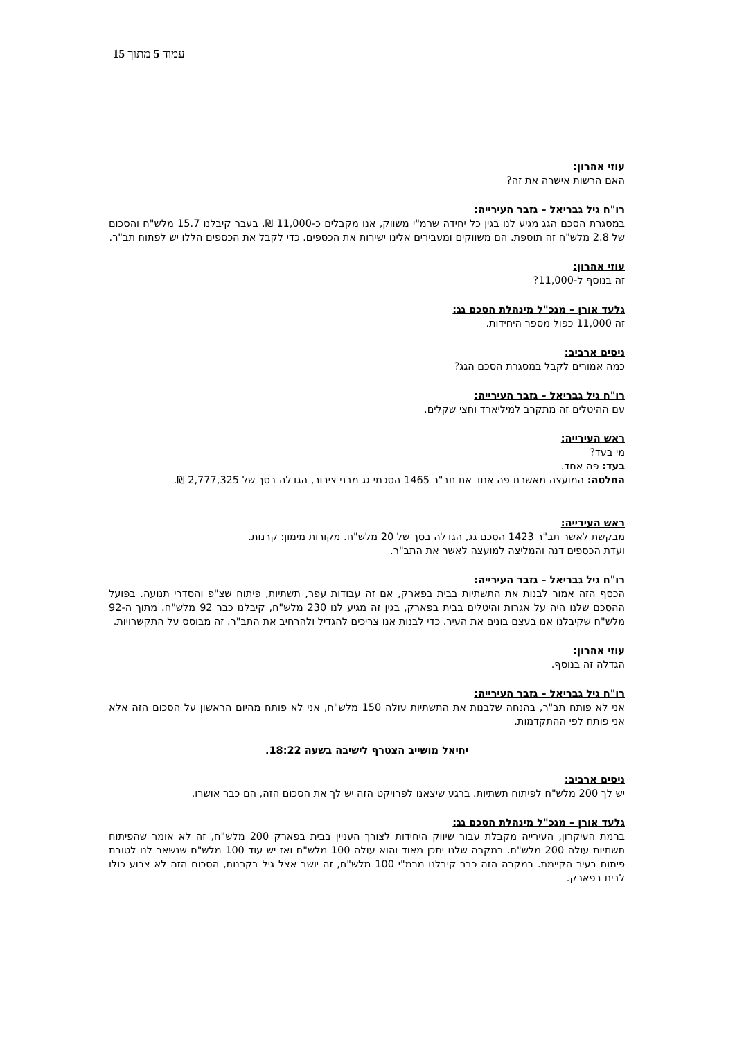עמוד 5 מתוך 15
עוזי אהרון:
האם הרשות אישרה את זה?
רו"ח גיל גבריאל – גזבר העירייה:
במסגרת הסכם הגג מגיע לנו בגין כל יחידה שרמ"י משווק, אנו מקבלים כ-11,000 ₪. בעבר קיבלנו 15.7 מלש"ח והסכום של 2.8 מלש"ח זה תוספת. הם משווקים ומעבירים אלינו ישירות את הכספים. כדי לקבל את הכספים הללו יש לפתוח תב"ר.
עוזי אהרון:
זה בנוסף ל-11,000?
גלעד אורן – מנכ"ל מינהלת הסכם גג:
זה 11,000 כפול מספר היחידות.
ניסים ארביב:
כמה אמורים לקבל במסגרת הסכם הגג?
רו"ח גיל גבריאל – גזבר העירייה:
עם ההיטלים זה מתקרב למיליארד וחצי שקלים.
ראש העירייה:
מי בעד?
בעד: פה אחד.
החלטה: המועצה מאשרת פה אחד את תב"ר 1465 הסכמי גג מבני ציבור, הגדלה בסך של 2,777,325 ₪.
ראש העירייה:
מבקשת לאשר תב"ר 1423 הסכם גג, הגדלה בסך של 20 מלש"ח. מקורות מימון: קרנות.
ועדת הכספים דנה והמליצה למועצה לאשר את התב"ר.
רו"ח גיל גבריאל – גזבר העירייה:
הכסף הזה אמור לבנות את התשתיות בבית בפארק, אם זה עבודות עפר, תשתיות, פיתוח שצ"פ והסדרי תנועה. בפועל ההסכם שלנו היה על אגרות והיטלים בבית בפארק, בגין זה מגיע לנו 230 מלש"ח, קיבלנו כבר 92 מלש"ח. מתוך ה-92 מלש"ח שקיבלנו אנו בעצם בונים את העיר. כדי לבנות אנו צריכים להגדיל ולהרחיב את התב"ר. זה מבוסס על התקשרויות.
עוזי אהרון:
הגדלה זה בנוסף.
רו"ח גיל גבריאל – גזבר העירייה:
אני לא פותח תב"ר, בהנחה שלבנות את התשתיות עולה 150 מלש"ח, אני לא פותח מהיום הראשון על הסכום הזה אלא אני פותח לפי ההתקדמות.
יחיאל מושייב הצטרף לישיבה בשעה 18:22.
ניסים ארביב:
יש לך 200 מלש"ח לפיתוח תשתיות. ברגע שיצאנו לפרויקט הזה יש לך את הסכום הזה, הם כבר אושרו.
גלעד אורן – מנכ"ל מינהלת הסכם גג:
ברמת העיקרון, העירייה מקבלת עבור שיווק היחידות לצורך העניין בבית בפארק 200 מלש"ח, זה לא אומר שהפיתוח תשתיות עולה 200 מלש"ח. במקרה שלנו יתכן מאוד והוא עולה 100 מלש"ח ואז יש עוד 100 מלש"ח שנשאר לנו לטובת פיתוח בעיר הקיימת. במקרה הזה כבר קיבלנו מרמ"י 100 מלש"ח, זה יושב אצל גיל בקרנות, הסכום הזה לא צבוע כולו לבית בפארק.